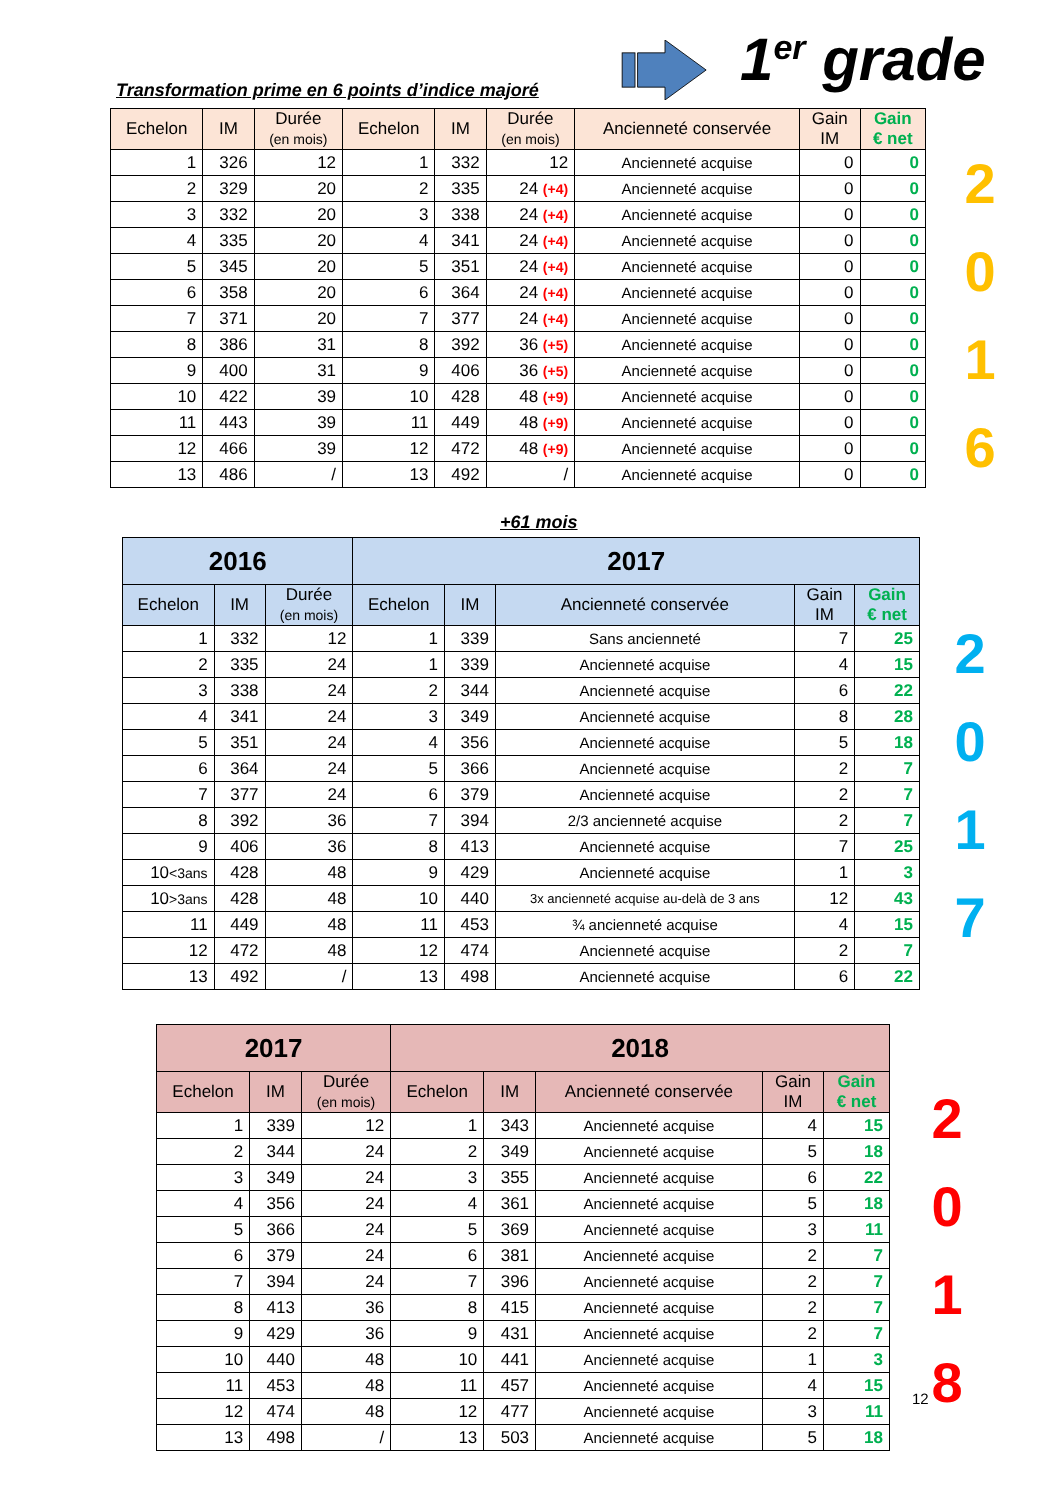Transformation prime en 6 points d’indice majoré
1<sup>er</sup> grade
| Echelon | IM | Durée (en mois) | Echelon | IM | Durée (en mois) | Ancienneté conservée | Gain IM | Gain € net |
| --- | --- | --- | --- | --- | --- | --- | --- | --- |
| 1 | 326 | 12 | 1 | 332 | 12 | Ancienneté acquise | 0 | 0 |
| 2 | 329 | 20 | 2 | 335 | 24 (+4) | Ancienneté acquise | 0 | 0 |
| 3 | 332 | 20 | 3 | 338 | 24 (+4) | Ancienneté acquise | 0 | 0 |
| 4 | 335 | 20 | 4 | 341 | 24 (+4) | Ancienneté acquise | 0 | 0 |
| 5 | 345 | 20 | 5 | 351 | 24 (+4) | Ancienneté acquise | 0 | 0 |
| 6 | 358 | 20 | 6 | 364 | 24 (+4) | Ancienneté acquise | 0 | 0 |
| 7 | 371 | 20 | 7 | 377 | 24 (+4) | Ancienneté acquise | 0 | 0 |
| 8 | 386 | 31 | 8 | 392 | 36 (+5) | Ancienneté acquise | 0 | 0 |
| 9 | 400 | 31 | 9 | 406 | 36 (+5) | Ancienneté acquise | 0 | 0 |
| 10 | 422 | 39 | 10 | 428 | 48 (+9) | Ancienneté acquise | 0 | 0 |
| 11 | 443 | 39 | 11 | 449 | 48 (+9) | Ancienneté acquise | 0 | 0 |
| 12 | 466 | 39 | 12 | 472 | 48 (+9) | Ancienneté acquise | 0 | 0 |
| 13 | 486 | / | 13 | 492 | / | Ancienneté acquise | 0 | 0 |
2
0
1
6
+61 mois
| 2016 | | | 2017 | | | | |
| --- | --- | --- | --- | --- | --- | --- | --- |
| Echelon | IM | Durée (en mois) | Echelon | IM | Ancienneté conservée | Gain IM | Gain € net |
| 1 | 332 | 12 | 1 | 339 | Sans ancienneté | 7 | 25 |
| 2 | 335 | 24 | 1 | 339 | Ancienneté acquise | 4 | 15 |
| 3 | 338 | 24 | 2 | 344 | Ancienneté acquise | 6 | 22 |
| 4 | 341 | 24 | 3 | 349 | Ancienneté acquise | 8 | 28 |
| 5 | 351 | 24 | 4 | 356 | Ancienneté acquise | 5 | 18 |
| 6 | 364 | 24 | 5 | 366 | Ancienneté acquise | 2 | 7 |
| 7 | 377 | 24 | 6 | 379 | Ancienneté acquise | 2 | 7 |
| 8 | 392 | 36 | 7 | 394 | 2/3 ancienneté acquise | 2 | 7 |
| 9 | 406 | 36 | 8 | 413 | Ancienneté acquise | 7 | 25 |
| 10 <3ans | 428 | 48 | 9 | 429 | Ancienneté acquise | 1 | 3 |
| 10 >3ans | 428 | 48 | 10 | 440 | 3x ancienneté acquise au-delà de 3 ans | 12 | 43 |
| 11 | 449 | 48 | 11 | 453 | ¾ ancienneté acquise | 4 | 15 |
| 12 | 472 | 48 | 12 | 474 | Ancienneté acquise | 2 | 7 |
| 13 | 492 | / | 13 | 498 | Ancienneté acquise | 6 | 22 |
2
0
1
7
| 2017 | | | 2018 | | | | |
| --- | --- | --- | --- | --- | --- | --- | --- |
| Echelon | IM | Durée (en mois) | Echelon | IM | Ancienneté conservée | Gain IM | Gain € net |
| 1 | 339 | 12 | 1 | 343 | Ancienneté acquise | 4 | 15 |
| 2 | 344 | 24 | 2 | 349 | Ancienneté acquise | 5 | 18 |
| 3 | 349 | 24 | 3 | 355 | Ancienneté acquise | 6 | 22 |
| 4 | 356 | 24 | 4 | 361 | Ancienneté acquise | 5 | 18 |
| 5 | 366 | 24 | 5 | 369 | Ancienneté acquise | 3 | 11 |
| 6 | 379 | 24 | 6 | 381 | Ancienneté acquise | 2 | 7 |
| 7 | 394 | 24 | 7 | 396 | Ancienneté acquise | 2 | 7 |
| 8 | 413 | 36 | 8 | 415 | Ancienneté acquise | 2 | 7 |
| 9 | 429 | 36 | 9 | 431 | Ancienneté acquise | 2 | 7 |
| 10 | 440 | 48 | 10 | 441 | Ancienneté acquise | 1 | 3 |
| 11 | 453 | 48 | 11 | 457 | Ancienneté acquise | 4 | 15 |
| 12 | 474 | 48 | 12 | 477 | Ancienneté acquise | 3 | 11 |
| 13 | 498 | / | 13 | 503 | Ancienneté acquise | 5 | 18 |
2
0
1
8
12